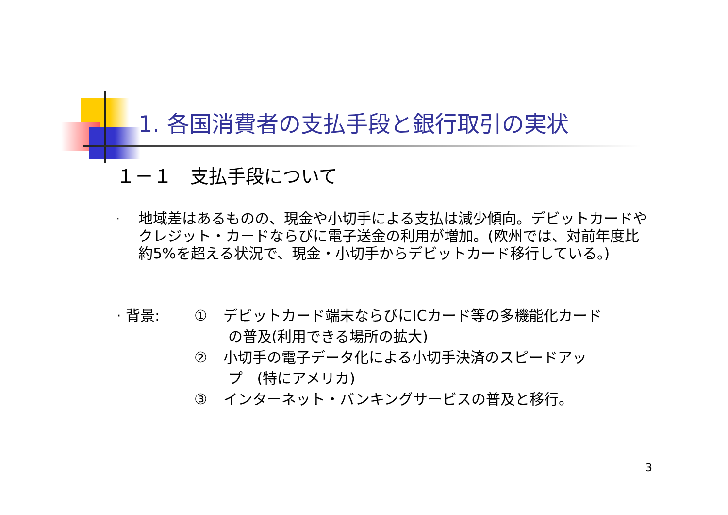1. 各国消費者の支払手段と銀行取引の実状
１－１　支払手段について
·
地域差はあるものの、現金や小切手による支払は減少傾向。デビットカードやクレジット・カードならびに電子送金の利用が増加。(欧州では、対前年度比　約5%を超える状況で、現金・小切手からデビットカード移行している。)
· 背景: ① デビットカード端末ならびにICカード等の多機能化カード
の普及(利用できる場所の拡大)
② 小切手の電子データ化による小切手決済のスピードアッ
プ　(特にアメリカ)
③ インターネット・バンキングサービスの普及と移行。
3